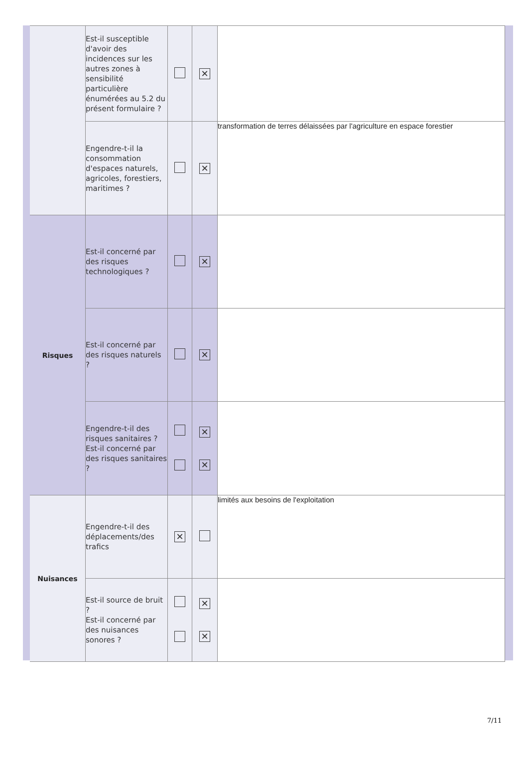| | Est-il susceptible d'avoir des incidences sur les autres zones à sensibilité particulière énumérées au 5.2 du présent formulaire ? | | ✕ | |
| | Engendre-t-il la consommation d'espaces naturels, agricoles, forestiers, maritimes ? | | ✕ | transformation de terres délaissées par l'agriculture en espace forestier |
| Risques | Est-il concerné par des risques technologiques ? | | ✕ | |
| | Est-il concerné par des risques naturels ? | | ✕ | |
| | Engendre-t-il des risques sanitaires ? Est-il concerné par des risques sanitaires ? | | ✕ ✕ | |
| Nuisances | Engendre-t-il des déplacements/des trafics | ✕ | | limités aux besoins de l'exploitation |
| | Est-il source de bruit ? Est-il concerné par des nuisances sonores ? | | ✕ ✕ | |
7/11